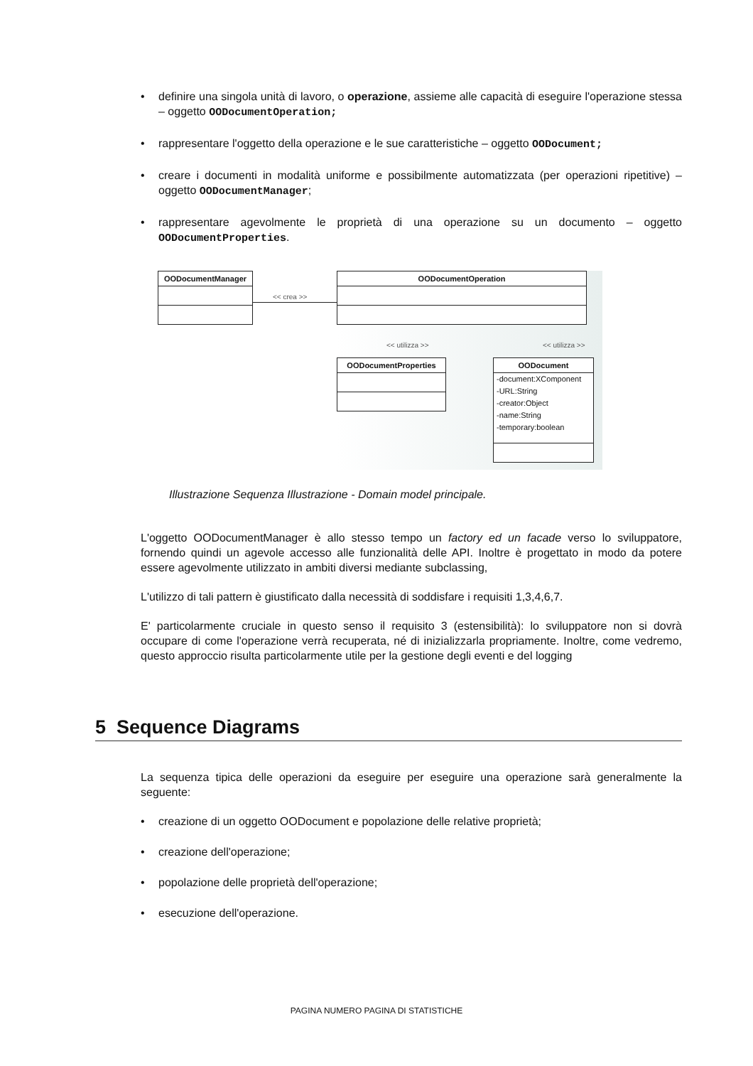• definire una singola unità di lavoro, o operazione, assieme alle capacità di eseguire l'operazione stessa – oggetto OODocumentOperation;
• rappresentare l'oggetto della operazione e le sue caratteristiche – oggetto OODocument;
• creare i documenti in modalità uniforme e possibilmente automatizzata (per operazioni ripetitive) – oggetto OODocumentManager;
• rappresentare agevolmente le proprietà di una operazione su un documento – oggetto OODocumentProperties.
OODocumentManager
<< crea >>
OODocumentOperation
<< utilizza >> << utilizza >>
OODocumentProperties
OODocument
-document:XComponent
-URL:String
-creator:Object
-name:String
-temporary:boolean
Illustrazione Sequenza Illustrazione - Domain model principale.
L'oggetto OODocumentManager è allo stesso tempo un factory ed un facade verso lo sviluppatore, fornendo quindi un agevole accesso alle funzionalità delle API. Inoltre è progettato in modo da potere essere agevolmente utilizzato in ambiti diversi mediante subclassing,
L'utilizzo di tali pattern è giustificato dalla necessità di soddisfare i requisiti 1,3,4,6,7.
E' particolarmente cruciale in questo senso il requisito 3 (estensibilità): lo sviluppatore non si dovrà occupare di come l'operazione verrà recuperata, né di inizializzarla propriamente. Inoltre, come vedremo, questo approccio risulta particolarmente utile per la gestione degli eventi e del logging
5 Sequence Diagrams
La sequenza tipica delle operazioni da eseguire per eseguire una operazione sarà generalmente la seguente:
• creazione di un oggetto OODocument e popolazione delle relative proprietà;
• creazione dell'operazione;
• popolazione delle proprietà dell'operazione;
• esecuzione dell'operazione.
PAGINA NUMERO PAGINA DI STATISTICHE